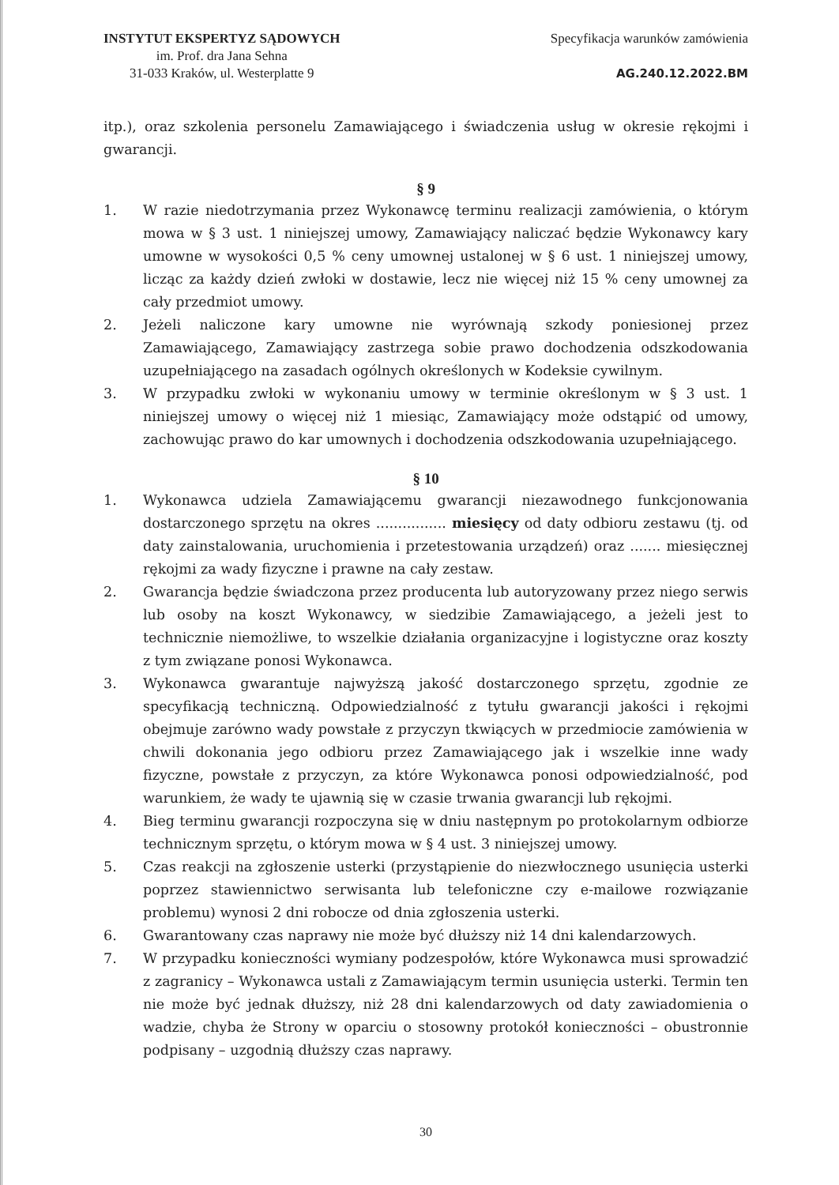INSTYTUT EKSPERTYZ SĄDOWYCH
im. Prof. dra Jana Sehna
31-033 Kraków, ul. Westerplatte 9
Specyfikacja warunków zamówienia
AG.240.12.2022.BM
itp.), oraz szkolenia personelu Zamawiającego i świadczenia usług w okresie rękojmi i gwarancji.
§ 9
1. W razie niedotrzymania przez Wykonawcę terminu realizacji zamówienia, o którym mowa w § 3 ust. 1 niniejszej umowy, Zamawiający naliczać będzie Wykonawcy kary umowne w wysokości 0,5 % ceny umownej ustalonej w § 6 ust. 1 niniejszej umowy, licząc za każdy dzień zwłoki w dostawie, lecz nie więcej niż 15 % ceny umownej za cały przedmiot umowy.
2. Jeżeli naliczone kary umowne nie wyrównają szkody poniesionej przez Zamawiającego, Zamawiający zastrzega sobie prawo dochodzenia odszkodowania uzupełniającego na zasadach ogólnych określonych w Kodeksie cywilnym.
3. W przypadku zwłoki w wykonaniu umowy w terminie określonym w § 3 ust. 1 niniejszej umowy o więcej niż 1 miesiąc, Zamawiający może odstąpić od umowy, zachowując prawo do kar umownych i dochodzenia odszkodowania uzupełniającego.
§ 10
1. Wykonawca udziela Zamawiającemu gwarancji niezawodnego funkcjonowania dostarczonego sprzętu na okres ................ miesięcy od daty odbioru zestawu (tj. od daty zainstalowania, uruchomienia i przetestowania urządzeń) oraz ....... miesięcznej rękojmi za wady fizyczne i prawne na cały zestaw.
2. Gwarancja będzie świadczona przez producenta lub autoryzowany przez niego serwis lub osoby na koszt Wykonawcy, w siedzibie Zamawiającego, a jeżeli jest to technicznie niemożliwe, to wszelkie działania organizacyjne i logistyczne oraz koszty z tym związane ponosi Wykonawca.
3. Wykonawca gwarantuje najwyższą jakość dostarczonego sprzętu, zgodnie ze specyfikacją techniczną. Odpowiedzialność z tytułu gwarancji jakości i rękojmi obejmuje zarówno wady powstałe z przyczyn tkwiących w przedmiocie zamówienia w chwili dokonania jego odbioru przez Zamawiającego jak i wszelkie inne wady fizyczne, powstałe z przyczyn, za które Wykonawca ponosi odpowiedzialność, pod warunkiem, że wady te ujawnią się w czasie trwania gwarancji lub rękojmi.
4. Bieg terminu gwarancji rozpoczyna się w dniu następnym po protokolarnym odbiorze technicznym sprzętu, o którym mowa w § 4 ust. 3 niniejszej umowy.
5. Czas reakcji na zgłoszenie usterki (przystąpienie do niezwłocznego usunięcia usterki poprzez stawiennictwo serwisanta lub telefoniczne czy e-mailowe rozwiązanie problemu) wynosi 2 dni robocze od dnia zgłoszenia usterki.
6. Gwarantowany czas naprawy nie może być dłuższy niż 14 dni kalendarzowych.
7. W przypadku konieczności wymiany podzespołów, które Wykonawca musi sprowadzić z zagranicy – Wykonawca ustali z Zamawiającym termin usunięcia usterki. Termin ten nie może być jednak dłuższy, niż 28 dni kalendarzowych od daty zawiadomienia o wadzie, chyba że Strony w oparciu o stosowny protokół konieczności – obustronnie podpisany – uzgodnią dłuższy czas naprawy.
30